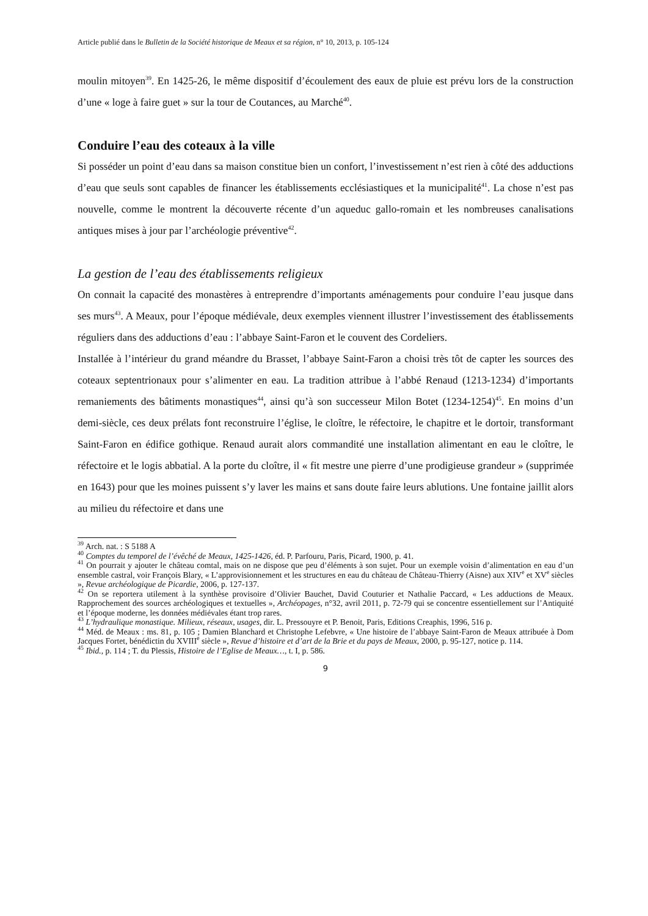Article publié dans le Bulletin de la Société historique de Meaux et sa région, n° 10, 2013, p. 105-124
moulin mitoyen<sup>39</sup>. En 1425-26, le même dispositif d’écoulement des eaux de pluie est prévu lors de la construction d’une « loge à faire guet » sur la tour de Coutances, au Marché<sup>40</sup>.
Conduire l’eau des coteaux à la ville
Si posséder un point d’eau dans sa maison constitue bien un confort, l’investissement n’est rien à côté des adductions d’eau que seuls sont capables de financer les établissements ecclésiastiques et la municipalité<sup>41</sup>. La chose n’est pas nouvelle, comme le montrent la découverte récente d’un aqueduc gallo-romain et les nombreuses canalisations antiques mises à jour par l’archéologie préventive<sup>42</sup>.
La gestion de l’eau des établissements religieux
On connait la capacité des monastères à entreprendre d’importants aménagements pour conduire l’eau jusque dans ses murs<sup>43</sup>. A Meaux, pour l’époque médiévale, deux exemples viennent illustrer l’investissement des établissements réguliers dans des adductions d’eau : l’abbaye Saint-Faron et le couvent des Cordeliers.
Installée à l’intérieur du grand méandre du Brasset, l’abbaye Saint-Faron a choisi très tôt de capter les sources des coteaux septentrionaux pour s’alimenter en eau. La tradition attribue à l’abbé Renaud (1213-1234) d’importants remaniements des bâtiments monastiques<sup>44</sup>, ainsi qu’à son successeur Milon Botet (1234-1254)<sup>45</sup>. En moins d’un demi-siècle, ces deux prélats font reconstruire l’église, le cloître, le réfectoire, le chapitre et le dortoir, transformant Saint-Faron en édifice gothique. Renaud aurait alors commandité une installation alimentant en eau le cloître, le réfectoire et le logis abbatial. A la porte du cloître, il « fit mestre une pierre d’une prodigieuse grandeur » (supprimée en 1643) pour que les moines puissent s’y laver les mains et sans doute faire leurs ablutions. Une fontaine jaillit alors au milieu du réfectoire et dans une
<sup>39</sup> Arch. nat. : S 5188 A
<sup>40</sup> Comptes du temporel de l’évêché de Meaux, 1425-1426, éd. P. Parfouru, Paris, Picard, 1900, p. 41.
<sup>41</sup> On pourrait y ajouter le château comtal, mais on ne dispose que peu d’éléments à son sujet. Pour un exemple voisin d’alimentation en eau d’un ensemble castral, voir François Blary, « L’approvisionnement et les structures en eau du château de Château-Thierry (Aisne) aux XIV<sup>e</sup> et XV<sup>e</sup> siècles », Revue archéologique de Picardie, 2006, p. 127-137.
<sup>42</sup> On se reportera utilement à la synthèse provisoire d’Olivier Bauchet, David Couturier et Nathalie Paccard, « Les adductions de Meaux. Rapprochement des sources archéologiques et textuelles », Archéopages, n°32, avril 2011, p. 72-79 qui se concentre essentiellement sur l’Antiquité et l’époque moderne, les données médiévales étant trop rares.
<sup>43</sup> L’hydraulique monastique. Milieux, réseaux, usages, dir. L. Pressouyre et P. Benoit, Paris, Editions Creaphis, 1996, 516 p.
<sup>44</sup> Méd. de Meaux : ms. 81, p. 105 ; Damien Blanchard et Christophe Lefebvre, « Une histoire de l’abbaye Saint-Faron de Meaux attribuée à Dom Jacques Fortet, bénédictin du XVIII<sup>e</sup> siècle », Revue d’histoire et d’art de la Brie et du pays de Meaux, 2000, p. 95-127, notice p. 114.
<sup>45</sup> Ibid., p. 114 ; T. du Plessis, Histoire de l’Eglise de Meaux…, t. I, p. 586.
9